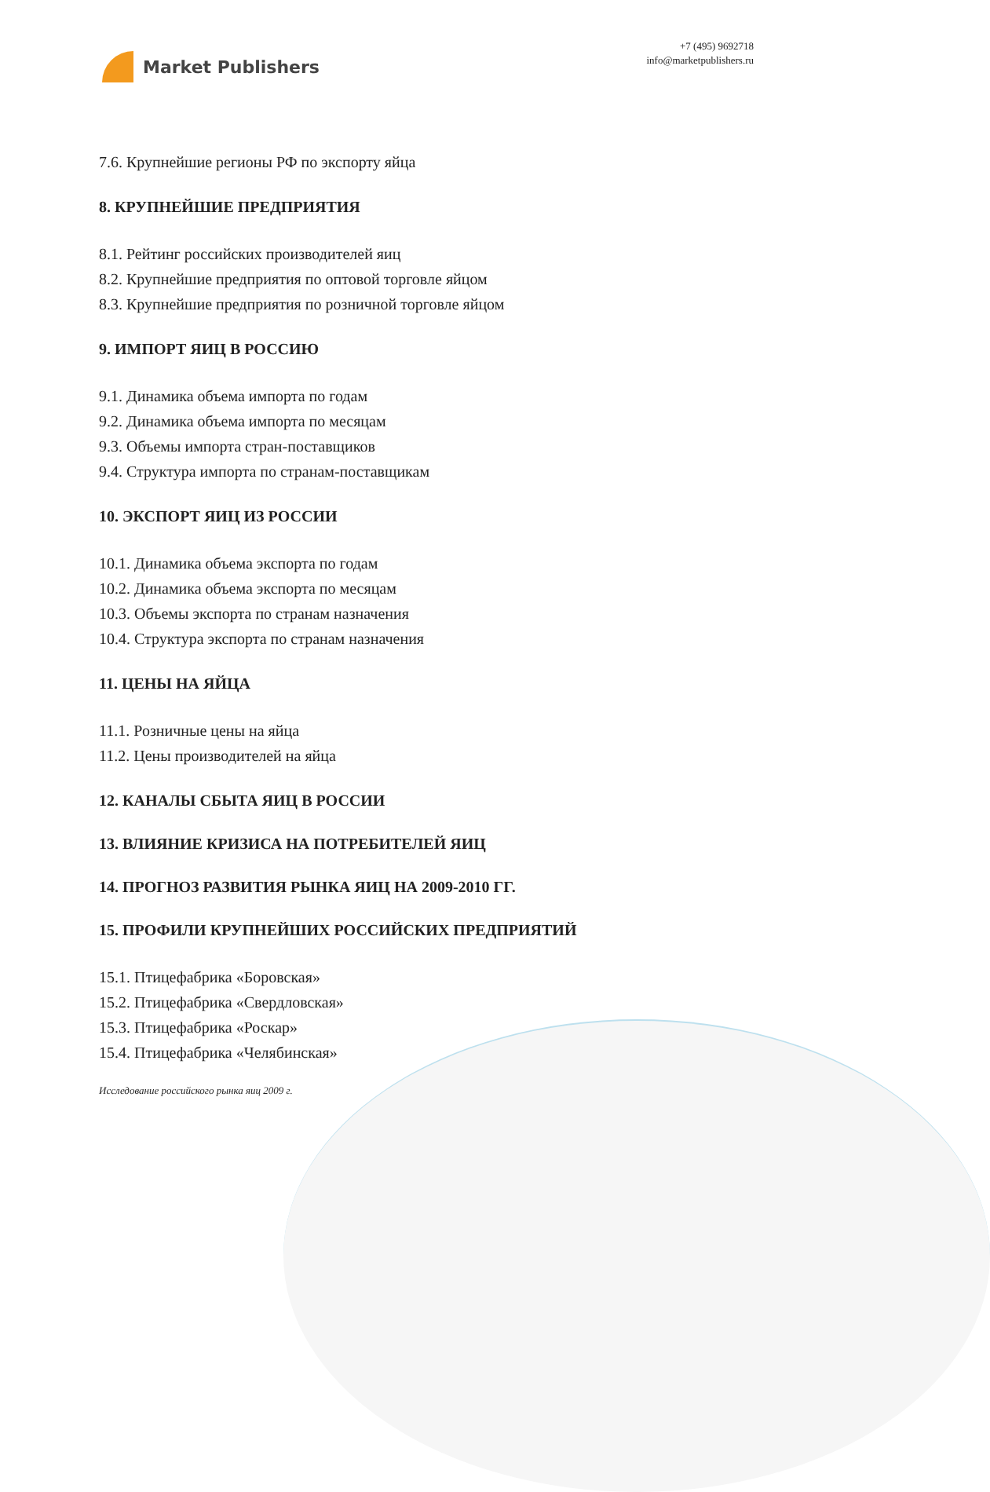Market Publishers
+7 (495) 9692718
info@marketpublishers.ru
7.6. Крупнейшие регионы РФ по экспорту яйца
8. КРУПНЕЙШИЕ ПРЕДПРИЯТИЯ
8.1. Рейтинг российских производителей яиц
8.2. Крупнейшие предприятия по оптовой торговле яйцом
8.3. Крупнейшие предприятия по розничной торговле яйцом
9. ИМПОРТ ЯИЦ В РОССИЮ
9.1. Динамика объема импорта по годам
9.2. Динамика объема импорта по месяцам
9.3. Объемы импорта стран-поставщиков
9.4. Структура импорта по странам-поставщикам
10. ЭКСПОРТ ЯИЦ ИЗ РОССИИ
10.1. Динамика объема экспорта по годам
10.2. Динамика объема экспорта по месяцам
10.3. Объемы экспорта по странам назначения
10.4. Структура экспорта по странам назначения
11. ЦЕНЫ НА ЯЙЦА
11.1. Розничные цены на яйца
11.2. Цены производителей на яйца
12. КАНАЛЫ СБЫТА ЯИЦ В РОССИИ
13. ВЛИЯНИЕ КРИЗИСА НА ПОТРЕБИТЕЛЕЙ ЯИЦ
14. ПРОГНОЗ РАЗВИТИЯ РЫНКА ЯИЦ НА 2009-2010 ГГ.
15. ПРОФИЛИ КРУПНЕЙШИХ РОССИЙСКИХ ПРЕДПРИЯТИЙ
15.1. Птицефабрика «Боровская»
15.2. Птицефабрика «Свердловская»
15.3. Птицефабрика «Роскар»
15.4. Птицефабрика «Челябинская»
Исследование российского рынка яиц 2009 г.